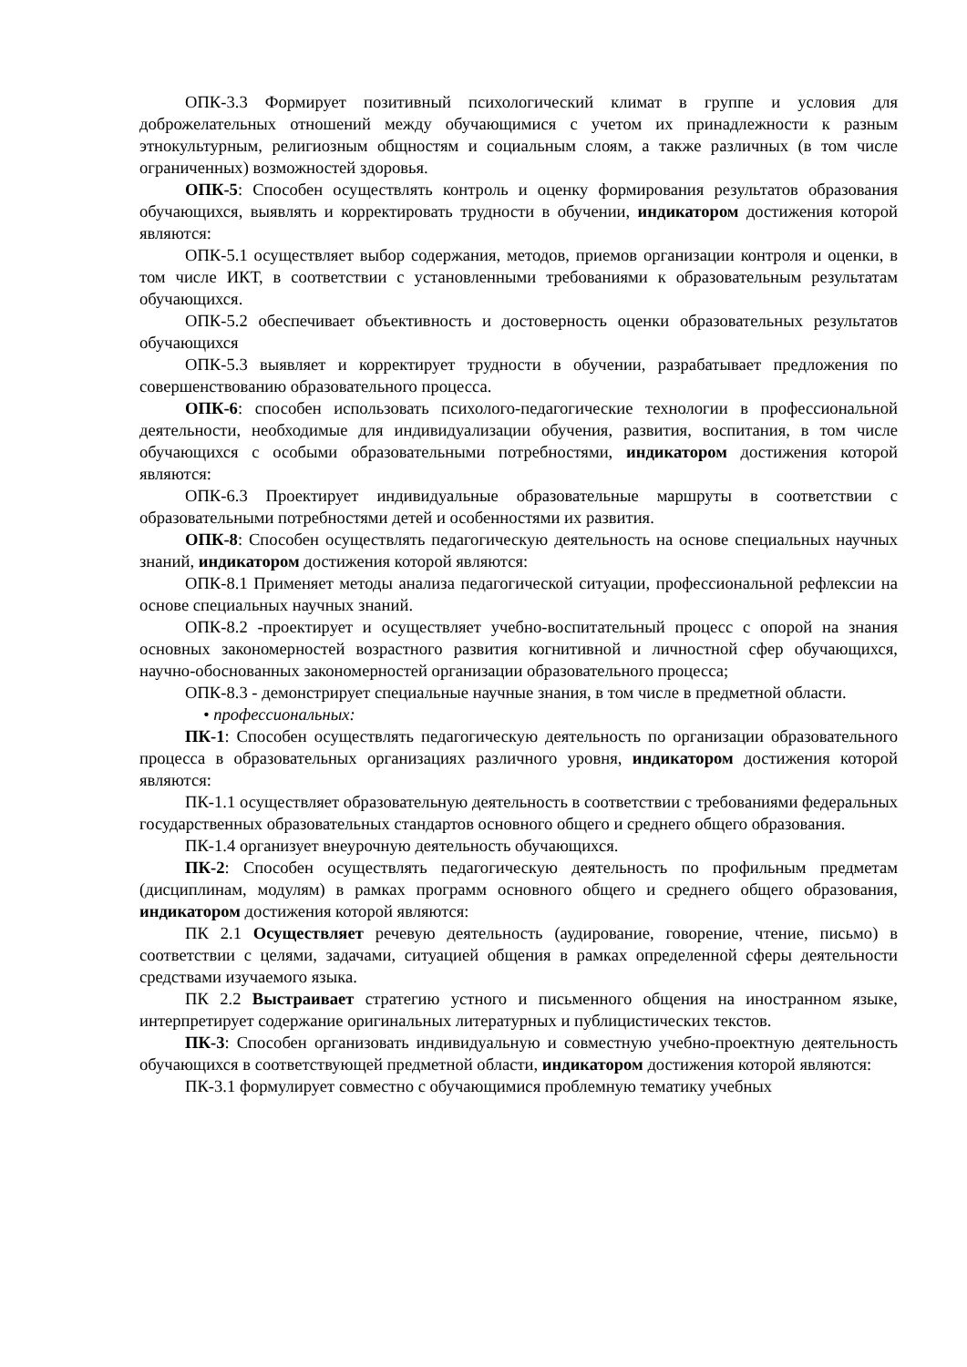ОПК-3.3 Формирует позитивный психологический климат в группе и условия для доброжелательных отношений между обучающимися с учетом их принадлежности к разным этнокультурным, религиозным общностям и социальным слоям, а также различных (в том числе ограниченных) возможностей здоровья.
ОПК-5: Способен осуществлять контроль и оценку формирования результатов образования обучающихся, выявлять и корректировать трудности в обучении, индикатором достижения которой являются:
ОПК-5.1 осуществляет выбор содержания, методов, приемов организации контроля и оценки, в том числе ИКТ, в соответствии с установленными требованиями к образовательным результатам обучающихся.
ОПК-5.2 обеспечивает объективность и достоверность оценки образовательных результатов обучающихся
ОПК-5.3 выявляет и корректирует трудности в обучении, разрабатывает предложения по совершенствованию образовательного процесса.
ОПК-6: способен использовать психолого-педагогические технологии в профессиональной деятельности, необходимые для индивидуализации обучения, развития, воспитания, в том числе обучающихся с особыми образовательными потребностями, индикатором достижения которой являются:
ОПК-6.3 Проектирует индивидуальные образовательные маршруты в соответствии с образовательными потребностями детей и особенностями их развития.
ОПК-8: Способен осуществлять педагогическую деятельность на основе специальных научных знаний, индикатором достижения которой являются:
ОПК-8.1 Применяет методы анализа педагогической ситуации, профессиональной рефлексии на основе специальных научных знаний.
ОПК-8.2 -проектирует и осуществляет учебно-воспитательный процесс с опорой на знания основных закономерностей возрастного развития когнитивной и личностной сфер обучающихся, научно-обоснованных закономерностей организации образовательного процесса;
ОПК-8.3 - демонстрирует специальные научные знания, в том числе в предметной области.
• профессиональных:
ПК-1: Способен осуществлять педагогическую деятельность по организации образовательного процесса в образовательных организациях различного уровня, индикатором достижения которой являются:
ПК-1.1 осуществляет образовательную деятельность в соответствии с требованиями федеральных государственных образовательных стандартов основного общего и среднего общего образования.
ПК-1.4 организует внеурочную деятельность обучающихся.
ПК-2: Способен осуществлять педагогическую деятельность по профильным предметам (дисциплинам, модулям) в рамках программ основного общего и среднего общего образования, индикатором достижения которой являются:
ПК 2.1 Осуществляет речевую деятельность (аудирование, говорение, чтение, письмо) в соответствии с целями, задачами, ситуацией общения в рамках определенной сферы деятельности средствами изучаемого языка.
ПК 2.2 Выстраивает стратегию устного и письменного общения на иностранном языке, интерпретирует содержание оригинальных литературных и публицистических текстов.
ПК-3: Способен организовать индивидуальную и совместную учебно-проектную деятельность обучающихся в соответствующей предметной области, индикатором достижения которой являются:
ПК-3.1 формулирует совместно с обучающимися проблемную тематику учебных